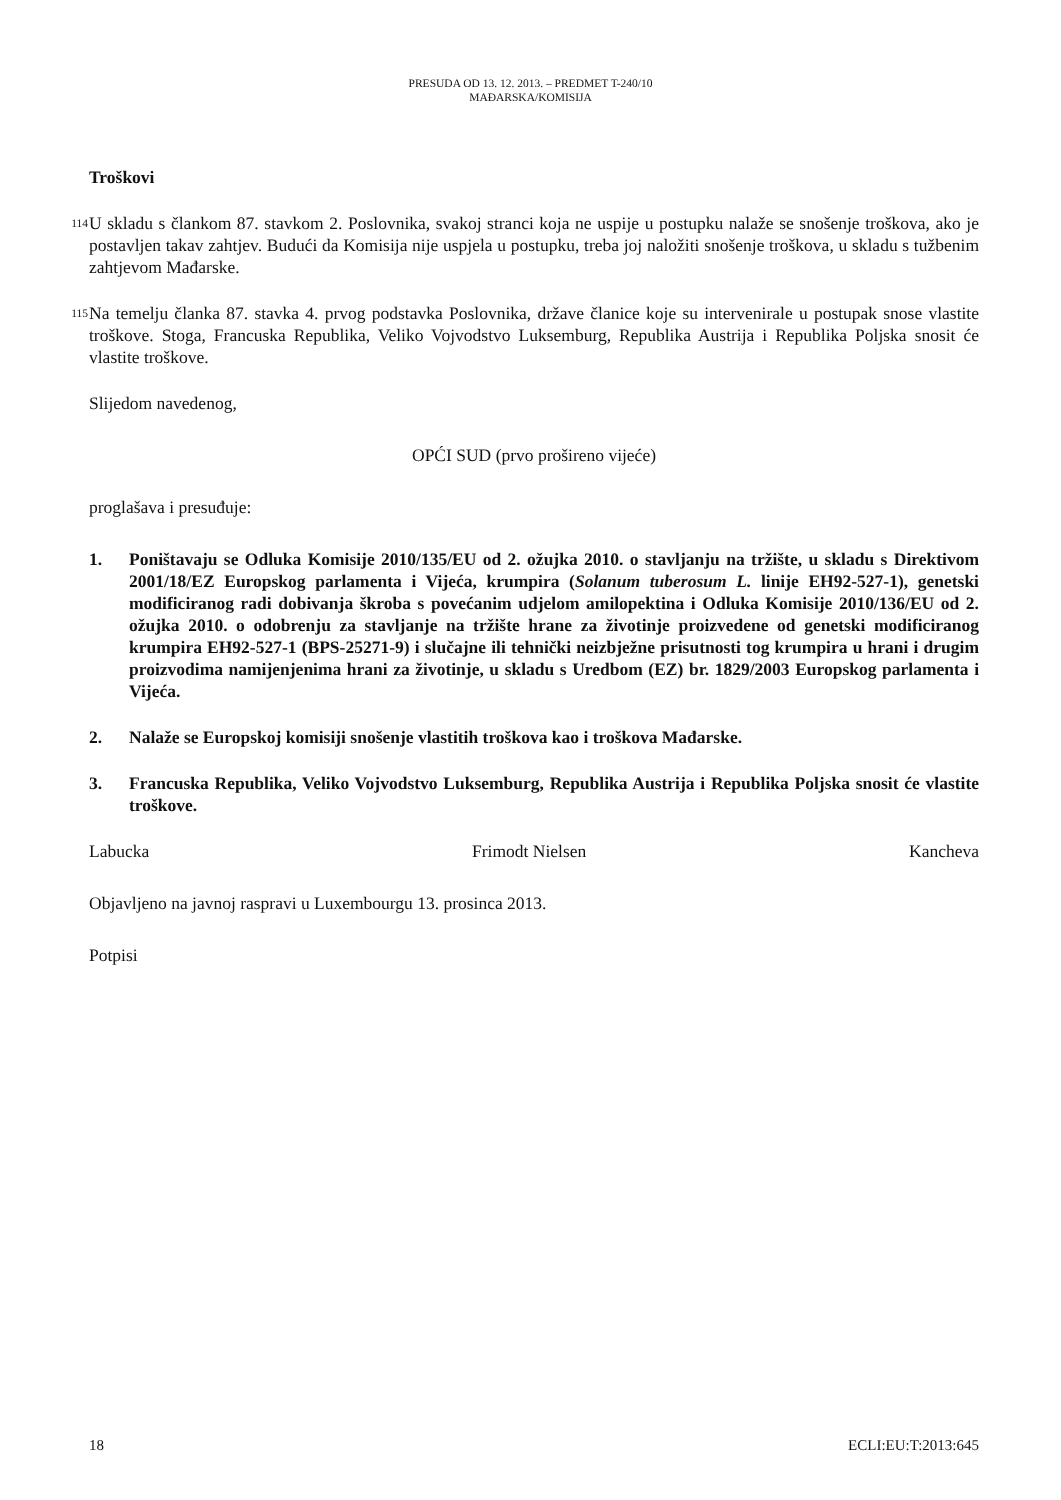PRESUDA OD 13. 12. 2013. – PREDMET T-240/10
MAĐARSKA/KOMISIJA
Troškovi
114
U skladu s člankom 87. stavkom 2. Poslovnika, svakoj stranci koja ne uspije u postupku nalaže se snošenje troškova, ako je postavljen takav zahtjev. Budući da Komisija nije uspjela u postupku, treba joj naložiti snošenje troškova, u skladu s tužbenim zahtjevom Mađarske.
115
Na temelju članka 87. stavka 4. prvog podstavka Poslovnika, države članice koje su intervenirale u postupak snose vlastite troškove. Stoga, Francuska Republika, Veliko Vojvodstvo Luksemburg, Republika Austrija i Republika Poljska snosit će vlastite troškove.
Slijedom navedenog,
OPĆI SUD (prvo prošireno vijeće)
proglašava i presuđuje:
1. Poništavaju se Odluka Komisije 2010/135/EU od 2. ožujka 2010. o stavljanju na tržište, u skladu s Direktivom 2001/18/EZ Europskog parlamenta i Vijeća, krumpira (Solanum tuberosum L. linije EH92-527-1), genetski modificiranog radi dobivanja škroba s povećanim udjelom amilopektina i Odluka Komisije 2010/136/EU od 2. ožujka 2010. o odobrenju za stavljanje na tržište hrane za životinje proizvedene od genetski modificiranog krumpira EH92-527-1 (BPS-25271-9) i slučajne ili tehnički neizbježne prisutnosti tog krumpira u hrani i drugim proizvodima namijenjenima hrani za životinje, u skladu s Uredbom (EZ) br. 1829/2003 Europskog parlamenta i Vijeća.
2. Nalaže se Europskoj komisiji snošenje vlastitih troškova kao i troškova Mađarske.
3. Francuska Republika, Veliko Vojvodstvo Luksemburg, Republika Austrija i Republika Poljska snosit će vlastite troškove.
Labucka Frimodt Nielsen Kancheva
Objavljeno na javnoj raspravi u Luxembourgu 13. prosinca 2013.
Potpisi
18 ECLI:EU:T:2013:645